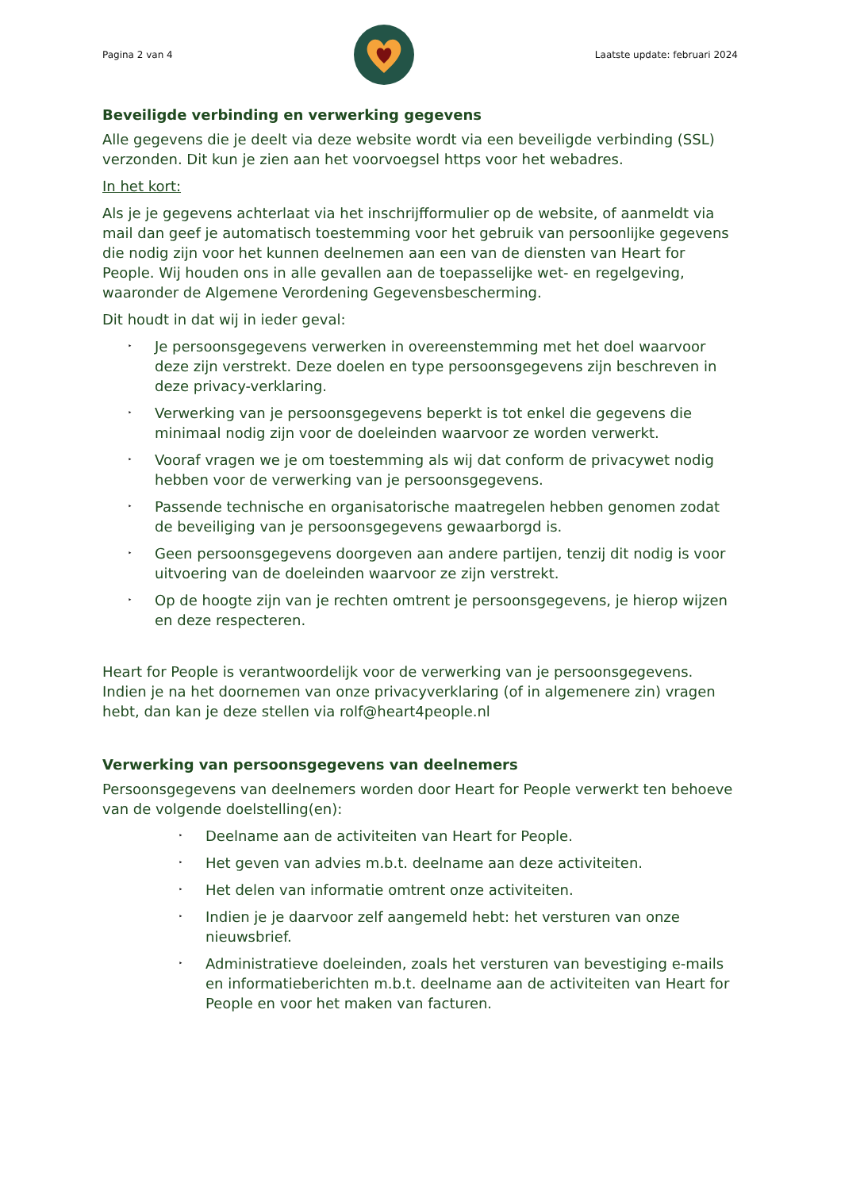Pagina 2 van 4 Laatste update: februari 2024
Beveiligde verbinding en verwerking gegevens
Alle gegevens die je deelt via deze website wordt via een beveiligde verbinding (SSL) verzonden. Dit kun je zien aan het voorvoegsel https voor het webadres.
In het kort:
Als je je gegevens achterlaat via het inschrijfformulier op de website, of aanmeldt via mail dan geef je automatisch toestemming voor het gebruik van persoonlijke gegevens die nodig zijn voor het kunnen deelnemen aan een van de diensten van Heart for People. Wij houden ons in alle gevallen aan de toepasselijke wet- en regelgeving, waaronder de Algemene Verordening Gegevensbescherming.
Dit houdt in dat wij in ieder geval:
‣ Je persoonsgegevens verwerken in overeenstemming met het doel waarvoor deze zijn verstrekt. Deze doelen en type persoonsgegevens zijn beschreven in deze privacy-verklaring.
‣ Verwerking van je persoonsgegevens beperkt is tot enkel die gegevens die minimaal nodig zijn voor de doeleinden waarvoor ze worden verwerkt.
‣ Vooraf vragen we je om toestemming als wij dat conform de privacywet nodig hebben voor de verwerking van je persoonsgegevens.
‣ Passende technische en organisatorische maatregelen hebben genomen zodat de beveiliging van je persoonsgegevens gewaarborgd is.
‣ Geen persoonsgegevens doorgeven aan andere partijen, tenzij dit nodig is voor uitvoering van de doeleinden waarvoor ze zijn verstrekt.
‣ Op de hoogte zijn van je rechten omtrent je persoonsgegevens, je hierop wijzen en deze respecteren.
Heart for People is verantwoordelijk voor de verwerking van je persoonsgegevens. Indien je na het doornemen van onze privacyverklaring (of in algemenere zin) vragen hebt, dan kan je deze stellen via rolf@heart4people.nl
Verwerking van persoonsgegevens van deelnemers
Persoonsgegevens van deelnemers worden door Heart for People verwerkt ten behoeve van de volgende doelstelling(en):
‣ Deelname aan de activiteiten van Heart for People.
‣ Het geven van advies m.b.t. deelname aan deze activiteiten.
‣ Het delen van informatie omtrent onze activiteiten.
‣ Indien je je daarvoor zelf aangemeld hebt: het versturen van onze nieuwsbrief.
‣ Administratieve doeleinden, zoals het versturen van bevestiging e-mails en informatieberichten m.b.t. deelname aan de activiteiten van Heart for People en voor het maken van facturen.